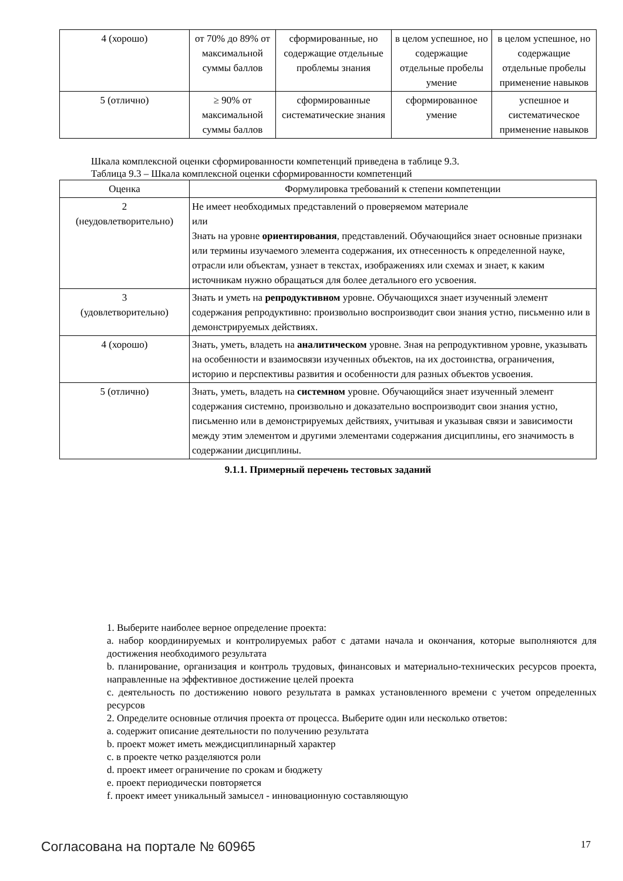| 4 (хорошо) | от 70% до 89% от максимальной суммы баллов | сформированные, но содержащие отдельные проблемы знания | в целом успешное, но содержащие отдельные пробелы умение | в целом успешное, но содержащие отдельные пробелы применение навыков |
| 5 (отлично) | ≥ 90% от максимальной суммы баллов | сформированные систематические знания | сформированное умение | успешное и систематическое применение навыков |
Шкала комплексной оценки сформированности компетенций приведена в таблице 9.3.
Таблица 9.3 – Шкала комплексной оценки сформированности компетенций
| Оценка | Формулировка требований к степени компетенции |
| --- | --- |
| 2 (неудовлетворительно) | Не имеет необходимых представлений о проверяемом материале или Знать на уровне ориентирования , представлений. Обучающийся знает основные признаки или термины изучаемого элемента содержания, их отнесенность к определенной науке, отрасли или объектам, узнает в текстах, изображениях или схемах и знает, к каким источникам нужно обращаться для более детального его усвоения. |
| 3 (удовлетворительно) | Знать и уметь на репродуктивном уровне. Обучающихся знает изученный элемент содержания репродуктивно: произвольно воспроизводит свои знания устно, письменно или в демонстрируемых действиях. |
| 4 (хорошо) | Знать, уметь, владеть на аналитическом уровне. Зная на репродуктивном уровне, указывать на особенности и взаимосвязи изученных объектов, на их достоинства, ограничения, историю и перспективы развития и особенности для разных объектов усвоения. |
| 5 (отлично) | Знать, уметь, владеть на системном уровне. Обучающийся знает изученный элемент содержания системно, произвольно и доказательно воспроизводит свои знания устно, письменно или в демонстрируемых действиях, учитывая и указывая связи и зависимости между этим элементом и другими элементами содержания дисциплины, его значимость в содержании дисциплины. |
9.1.1. Примерный перечень тестовых заданий
1. Выберите наиболее верное определение проекта:
a. набор координируемых и контролируемых работ с датами начала и окончания, которые выполняются для достижения необходимого результата
b. планирование, организация и контроль трудовых, финансовых и материально-технических ресурсов проекта, направленные на эффективное достижение целей проекта
c. деятельность по достижению нового результата в рамках установленного времени с учетом определенных ресурсов
2. Определите основные отличия проекта от процесса. Выберите один или несколько ответов:
a. содержит описание деятельности по получению результата
b. проект может иметь междисциплинарный характер
c. в проекте четко разделяются роли
d. проект имеет ограничение по срокам и бюджету
e. проект периодически повторяется
f. проект имеет уникальный замысел - инновационную составляющую
Согласована на портале № 60965 17